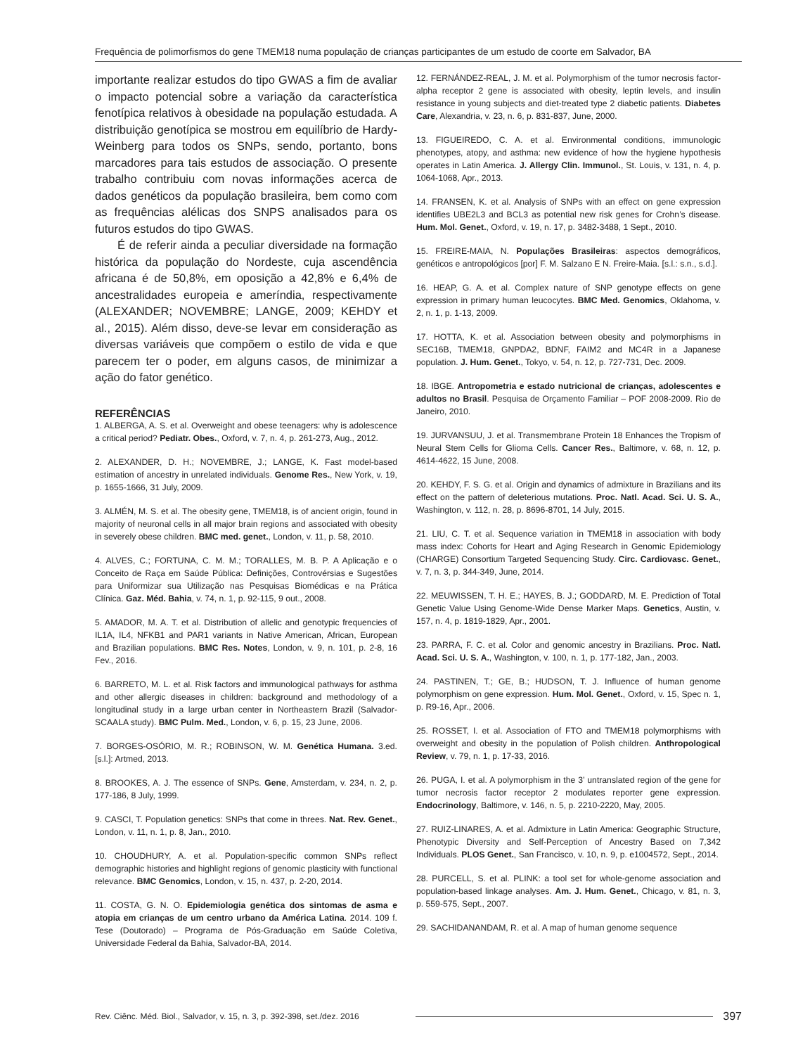Frequência de polimorfismos do gene TMEM18 numa população de crianças participantes de um estudo de coorte em Salvador, BA
importante realizar estudos do tipo GWAS a fim de avaliar o impacto potencial sobre a variação da característica fenotípica relativos à obesidade na população estudada. A distribuição genotípica se mostrou em equilíbrio de Hardy-Weinberg para todos os SNPs, sendo, portanto, bons marcadores para tais estudos de associação. O presente trabalho contribuiu com novas informações acerca de dados genéticos da população brasileira, bem como com as frequências alélicas dos SNPS analisados para os futuros estudos do tipo GWAS.
É de referir ainda a peculiar diversidade na formação histórica da população do Nordeste, cuja ascendência africana é de 50,8%, em oposição a 42,8% e 6,4% de ancestralidades europeia e ameríndia, respectivamente (ALEXANDER; NOVEMBRE; LANGE, 2009; KEHDY et al., 2015). Além disso, deve-se levar em consideração as diversas variáveis que compõem o estilo de vida e que parecem ter o poder, em alguns casos, de minimizar a ação do fator genético.
REFERÊNCIAS
1. ALBERGA, A. S. et al. Overweight and obese teenagers: why is adolescence a critical period? Pediatr. Obes., Oxford, v. 7, n. 4, p. 261-273, Aug., 2012.
2. ALEXANDER, D. H.; NOVEMBRE, J.; LANGE, K. Fast model-based estimation of ancestry in unrelated individuals. Genome Res., New York, v. 19, p. 1655-1666, 31 July, 2009.
3. ALMÉN, M. S. et al. The obesity gene, TMEM18, is of ancient origin, found in majority of neuronal cells in all major brain regions and associated with obesity in severely obese children. BMC med. genet., London, v. 11, p. 58, 2010.
4. ALVES, C.; FORTUNA, C. M. M.; TORALLES, M. B. P. A Aplicação e o Conceito de Raça em Saúde Pública: Definições, Controvérsias e Sugestões para Uniformizar sua Utilização nas Pesquisas Biomédicas e na Prática Clínica. Gaz. Méd. Bahia, v. 74, n. 1, p. 92-115, 9 out., 2008.
5. AMADOR, M. A. T. et al. Distribution of allelic and genotypic frequencies of IL1A, IL4, NFKB1 and PAR1 variants in Native American, African, European and Brazilian populations. BMC Res. Notes, London, v. 9, n. 101, p. 2-8, 16 Fev., 2016.
6. BARRETO, M. L. et al. Risk factors and immunological pathways for asthma and other allergic diseases in children: background and methodology of a longitudinal study in a large urban center in Northeastern Brazil (Salvador-SCAALA study). BMC Pulm. Med., London, v. 6, p. 15, 23 June, 2006.
7. BORGES-OSÓRIO, M. R.; ROBINSON, W. M. Genética Humana. 3.ed. [s.l.]: Artmed, 2013.
8. BROOKES, A. J. The essence of SNPs. Gene, Amsterdam, v. 234, n. 2, p. 177-186, 8 July, 1999.
9. CASCI, T. Population genetics: SNPs that come in threes. Nat. Rev. Genet., London, v. 11, n. 1, p. 8, Jan., 2010.
10. CHOUDHURY, A. et al. Population-specific common SNPs reflect demographic histories and highlight regions of genomic plasticity with functional relevance. BMC Genomics, London, v. 15, n. 437, p. 2-20, 2014.
11. COSTA, G. N. O. Epidemiologia genética dos sintomas de asma e atopia em crianças de um centro urbano da América Latina. 2014. 109 f. Tese (Doutorado) – Programa de Pós-Graduação em Saúde Coletiva, Universidade Federal da Bahia, Salvador-BA, 2014.
12. FERNÁNDEZ-REAL, J. M. et al. Polymorphism of the tumor necrosis factor-alpha receptor 2 gene is associated with obesity, leptin levels, and insulin resistance in young subjects and diet-treated type 2 diabetic patients. Diabetes Care, Alexandria, v. 23, n. 6, p. 831-837, June, 2000.
13. FIGUEIREDO, C. A. et al. Environmental conditions, immunologic phenotypes, atopy, and asthma: new evidence of how the hygiene hypothesis operates in Latin America. J. Allergy Clin. Immunol., St. Louis, v. 131, n. 4, p. 1064-1068, Apr., 2013.
14. FRANSEN, K. et al. Analysis of SNPs with an effect on gene expression identifies UBE2L3 and BCL3 as potential new risk genes for Crohn’s disease. Hum. Mol. Genet., Oxford, v. 19, n. 17, p. 3482-3488, 1 Sept., 2010.
15. FREIRE-MAIA, N. Populações Brasileiras: aspectos demográficos, genéticos e antropológicos [por] F. M. Salzano E N. Freire-Maia. [s.l.: s.n., s.d.].
16. HEAP, G. A. et al. Complex nature of SNP genotype effects on gene expression in primary human leucocytes. BMC Med. Genomics, Oklahoma, v. 2, n. 1, p. 1-13, 2009.
17. HOTTA, K. et al. Association between obesity and polymorphisms in SEC16B, TMEM18, GNPDA2, BDNF, FAIM2 and MC4R in a Japanese population. J. Hum. Genet., Tokyo, v. 54, n. 12, p. 727-731, Dec. 2009.
18. IBGE. Antropometria e estado nutricional de crianças, adolescentes e adultos no Brasil. Pesquisa de Orçamento Familiar – POF 2008-2009. Rio de Janeiro, 2010.
19. JURVANSUU, J. et al. Transmembrane Protein 18 Enhances the Tropism of Neural Stem Cells for Glioma Cells. Cancer Res., Baltimore, v. 68, n. 12, p. 4614-4622, 15 June, 2008.
20. KEHDY, F. S. G. et al. Origin and dynamics of admixture in Brazilians and its effect on the pattern of deleterious mutations. Proc. Natl. Acad. Sci. U. S. A., Washington, v. 112, n. 28, p. 8696-8701, 14 July, 2015.
21. LIU, C. T. et al. Sequence variation in TMEM18 in association with body mass index: Cohorts for Heart and Aging Research in Genomic Epidemiology (CHARGE) Consortium Targeted Sequencing Study. Circ. Cardiovasc. Genet., v. 7, n. 3, p. 344-349, June, 2014.
22. MEUWISSEN, T. H. E.; HAYES, B. J.; GODDARD, M. E. Prediction of Total Genetic Value Using Genome-Wide Dense Marker Maps. Genetics, Austin, v. 157, n. 4, p. 1819-1829, Apr., 2001.
23. PARRA, F. C. et al. Color and genomic ancestry in Brazilians. Proc. Natl. Acad. Sci. U. S. A., Washington, v. 100, n. 1, p. 177-182, Jan., 2003.
24. PASTINEN, T.; GE, B.; HUDSON, T. J. Influence of human genome polymorphism on gene expression. Hum. Mol. Genet., Oxford, v. 15, Spec n. 1, p. R9-16, Apr., 2006.
25. ROSSET, I. et al. Association of FTO and TMEM18 polymorphisms with overweight and obesity in the population of Polish children. Anthropological Review, v. 79, n. 1, p. 17-33, 2016.
26. PUGA, I. et al. A polymorphism in the 3’ untranslated region of the gene for tumor necrosis factor receptor 2 modulates reporter gene expression. Endocrinology, Baltimore, v. 146, n. 5, p. 2210-2220, May, 2005.
27. RUIZ-LINARES, A. et al. Admixture in Latin America: Geographic Structure, Phenotypic Diversity and Self-Perception of Ancestry Based on 7,342 Individuals. PLOS Genet., San Francisco, v. 10, n. 9, p. e1004572, Sept., 2014.
28. PURCELL, S. et al. PLINK: a tool set for whole-genome association and population-based linkage analyses. Am. J. Hum. Genet., Chicago, v. 81, n. 3, p. 559-575, Sept., 2007.
29. SACHIDANANDAM, R. et al. A map of human genome sequence
Rev. Ciênc. Méd. Biol., Salvador, v. 15, n. 3, p. 392-398, set./dez. 2016 397